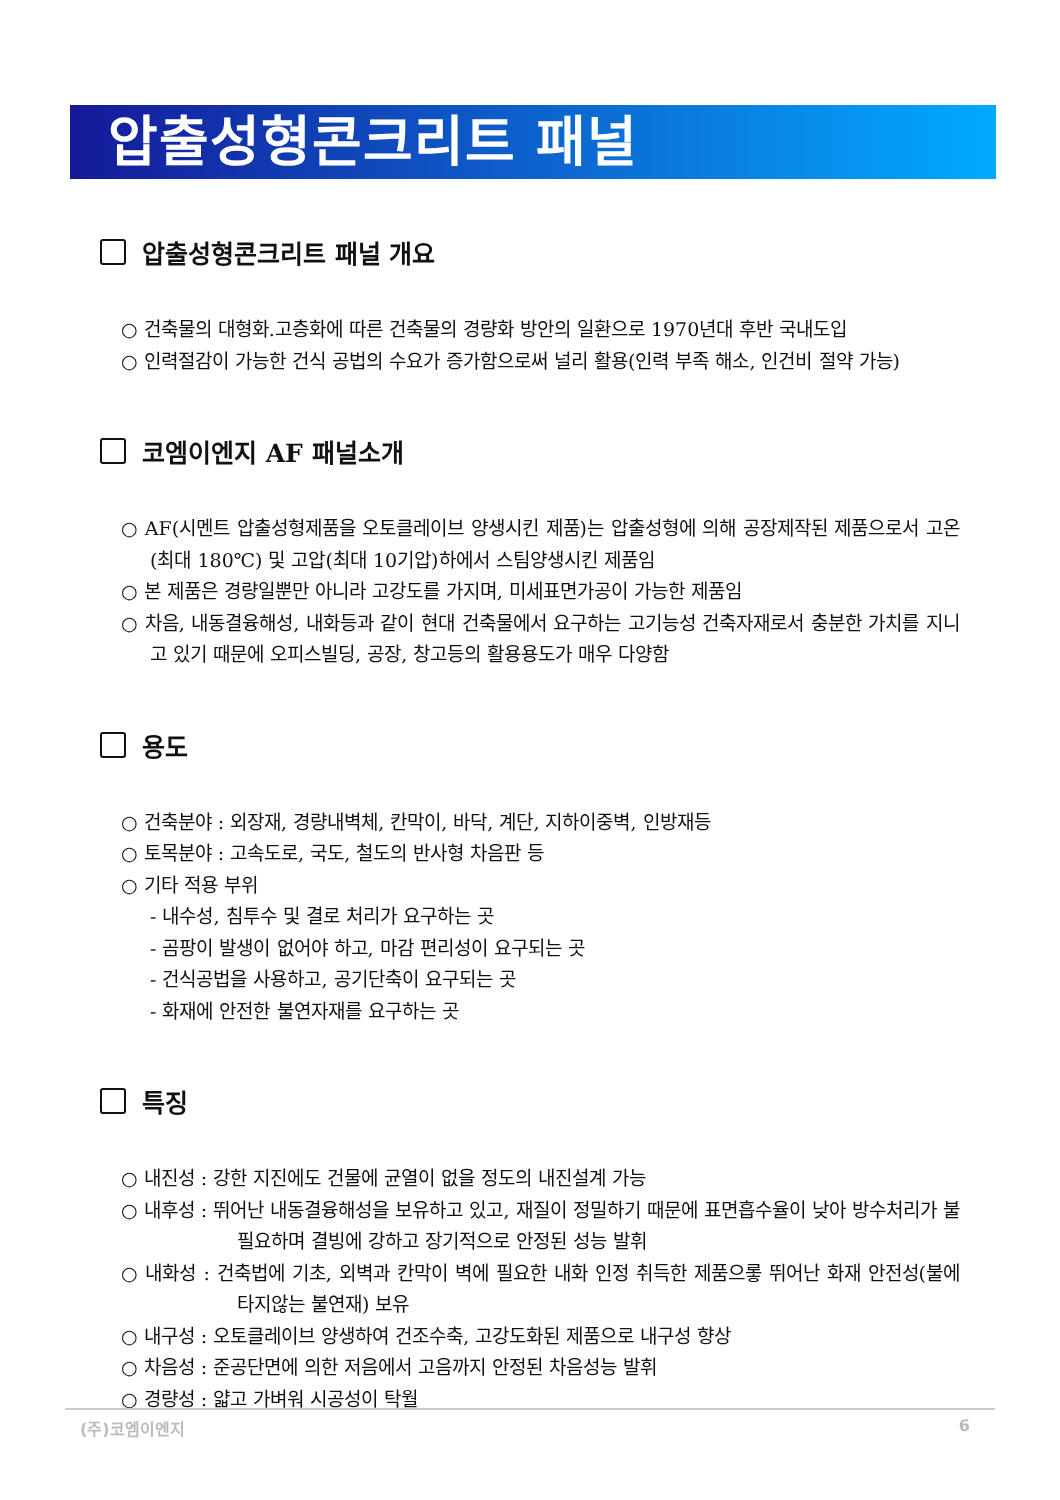압출성형콘크리트 패널
압출성형콘크리트 패널 개요
○ 건축물의 대형화.고층화에 따른 건축물의 경량화 방안의 일환으로 1970년대 후반 국내도입
○ 인력절감이 가능한 건식 공법의 수요가 증가함으로써 널리 활용(인력 부족 해소, 인건비 절약 가능)
코엠이엔지 AF 패널소개
○ AF(시멘트 압출성형제품을 오토클레이브 양생시킨 제품)는 압출성형에 의해 공장제작된 제품으로서 고온(최대 180℃) 및 고압(최대 10기압)하에서 스팀양생시킨 제품임
○ 본 제품은 경량일뿐만 아니라 고강도를 가지며, 미세표면가공이 가능한 제품임
○ 차음, 내동결융해성, 내화등과 같이 현대 건축물에서 요구하는 고기능성 건축자재로서 충분한 가치를 지니고 있기 때문에 오피스빌딩, 공장, 창고등의 활용용도가 매우 다양함
용도
○ 건축분야 : 외장재, 경량내벽체, 칸막이, 바닥, 계단, 지하이중벽, 인방재등
○ 토목분야 : 고속도로, 국도, 철도의 반사형 차음판 등
○ 기타 적용 부위
- 내수성, 침투수 및 결로 처리가 요구하는 곳
- 곰팡이 발생이 없어야 하고, 마감 편리성이 요구되는 곳
- 건식공법을 사용하고, 공기단축이 요구되는 곳
- 화재에 안전한 불연자재를 요구하는 곳
특징
○ 내진성 : 강한 지진에도 건물에 균열이 없을 정도의 내진설계 가능
○ 내후성 : 뛰어난 내동결융해성을 보유하고 있고, 재질이 정밀하기 때문에 표면흡수율이 낮아 방수처리가 불필요하며 결빙에 강하고 장기적으로 안정된 성능 발휘
○ 내화성 : 건축법에 기초, 외벽과 칸막이 벽에 필요한 내화 인정 취득한 제품으롷 뛰어난 화재 안전성(불에 타지않는 불연재) 보유
○ 내구성 : 오토클레이브 양생하여 건조수축, 고강도화된 제품으로 내구성 향상
○ 차음성 : 준공단면에 의한 저음에서 고음까지 안정된 차음성능 발휘
○ 경량성 : 얇고 가벼워 시공성이 탁월
(주)코엠이엔지 6